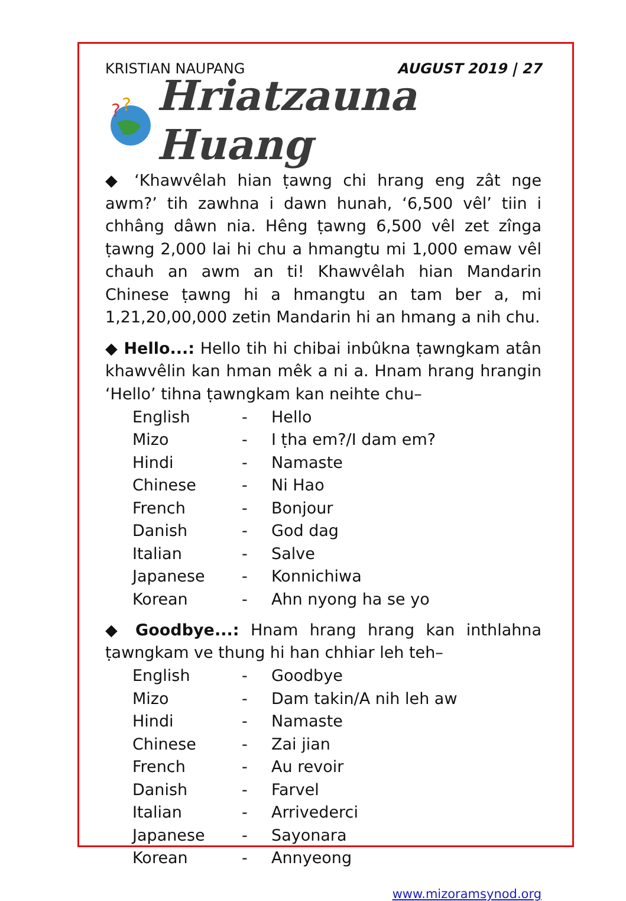KRISTIAN NAUPANG AUGUST 2019 | 27
?
?
Hriatzauna Huang
◆ ‘Khawvêlah hian ṭawng chi hrang eng zât nge awm?’ tih zawhna i dawn hunah, ‘6,500 vêl’ tiin i chhâng dâwn nia. Hêng ṭawng 6,500 vêl zet zînga ṭawng 2,000 lai hi chu a hmangtu mi 1,000 emaw vêl chauh an awm an ti! Khawvêlah hian Mandarin Chinese ṭawng hi a hmangtu an tam ber a, mi 1,21,20,00,000 zetin Mandarin hi an hmang a nih chu.
◆ Hello...: Hello tih hi chibai inbûkna ṭawngkam atân khawvêlin kan hman mêk a ni a. Hnam hrang hrangin ‘Hello’ tihna ṭawngkam kan neihte chu–
| English | - | Hello |
| Mizo | - | I ṭha em?/I dam em? |
| Hindi | - | Namaste |
| Chinese | - | Ni Hao |
| French | - | Bonjour |
| Danish | - | God dag |
| Italian | - | Salve |
| Japanese | - | Konnichiwa |
| Korean | - | Ahn nyong ha se yo |
◆ Goodbye...: Hnam hrang hrang kan inthlahna ṭawngkam ve thung hi han chhiar leh teh–
| English | - | Goodbye |
| Mizo | - | Dam takin/A nih leh aw |
| Hindi | - | Namaste |
| Chinese | - | Zai jian |
| French | - | Au revoir |
| Danish | - | Farvel |
| Italian | - | Arrivederci |
| Japanese | - | Sayonara |
| Korean | - | Annyeong |
www.mizoramsynod.org